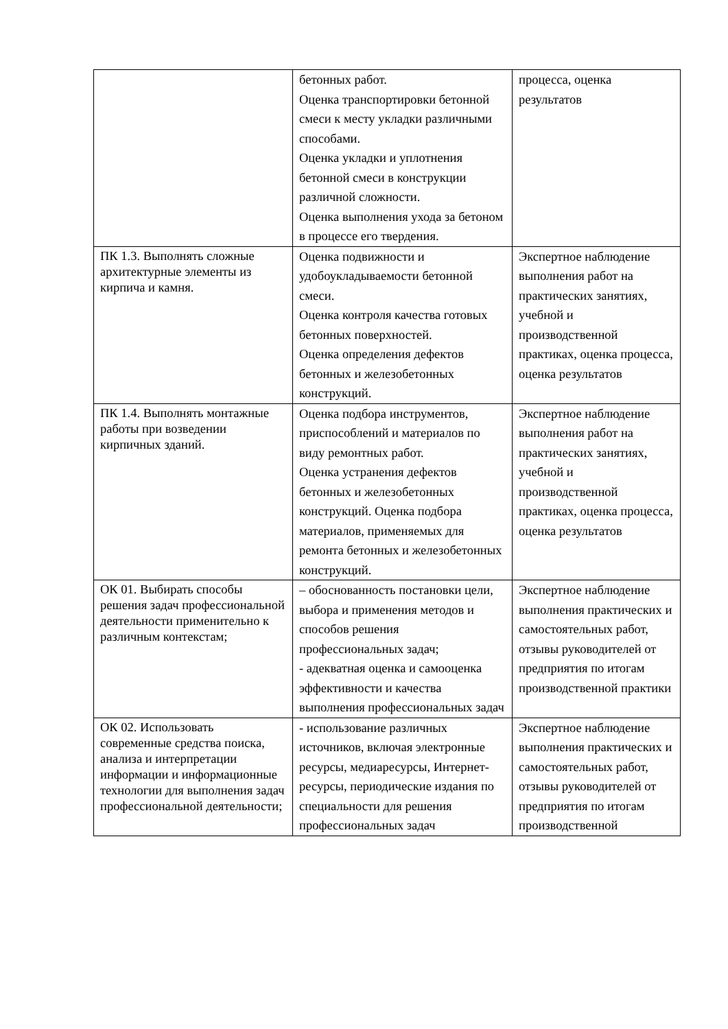| | бетонных работ. Оценка транспортировки бетонной смеси к месту укладки различными способами. Оценка укладки и уплотнения бетонной смеси в конструкции различной сложности. Оценка выполнения ухода за бетоном в процессе его твердения. | процесса, оценка результатов |
| ПК 1.3. Выполнять сложные архитектурные элементы из кирпича и камня. | Оценка подвижности и удобоукладываемости бетонной смеси. Оценка контроля качества готовых бетонных поверхностей. Оценка определения дефектов бетонных и железобетонных конструкций. | Экспертное наблюдение выполнения работ на практических занятиях, учебной и производственной практиках, оценка процесса, оценка результатов |
| ПК 1.4. Выполнять монтажные работы при возведении кирпичных зданий. | Оценка подбора инструментов, приспособлений и материалов по виду ремонтных работ. Оценка устранения дефектов бетонных и железобетонных конструкций. Оценка подбора материалов, применяемых для ремонта бетонных и железобетонных конструкций. | Экспертное наблюдение выполнения работ на практических занятиях, учебной и производственной практиках, оценка процесса, оценка результатов |
| ОК 01. Выбирать способы решения задач профессиональной деятельности применительно к различным контекстам; | – обоснованность постановки цели, выбора и применения методов и способов решения профессиональных задач; - адекватная оценка и самооценка эффективности и качества выполнения профессиональных задач | Экспертное наблюдение выполнения практических и самостоятельных работ, отзывы руководителей от предприятия по итогам производственной практики |
| ОК 02. Использовать современные средства поиска, анализа и интерпретации информации и информационные технологии для выполнения задач профессиональной деятельности; | - использование различных источников, включая электронные ресурсы, медиаресурсы, Интернет-ресурсы, периодические издания по специальности для решения профессиональных задач | Экспертное наблюдение выполнения практических и самостоятельных работ, отзывы руководителей от предприятия по итогам производственной |